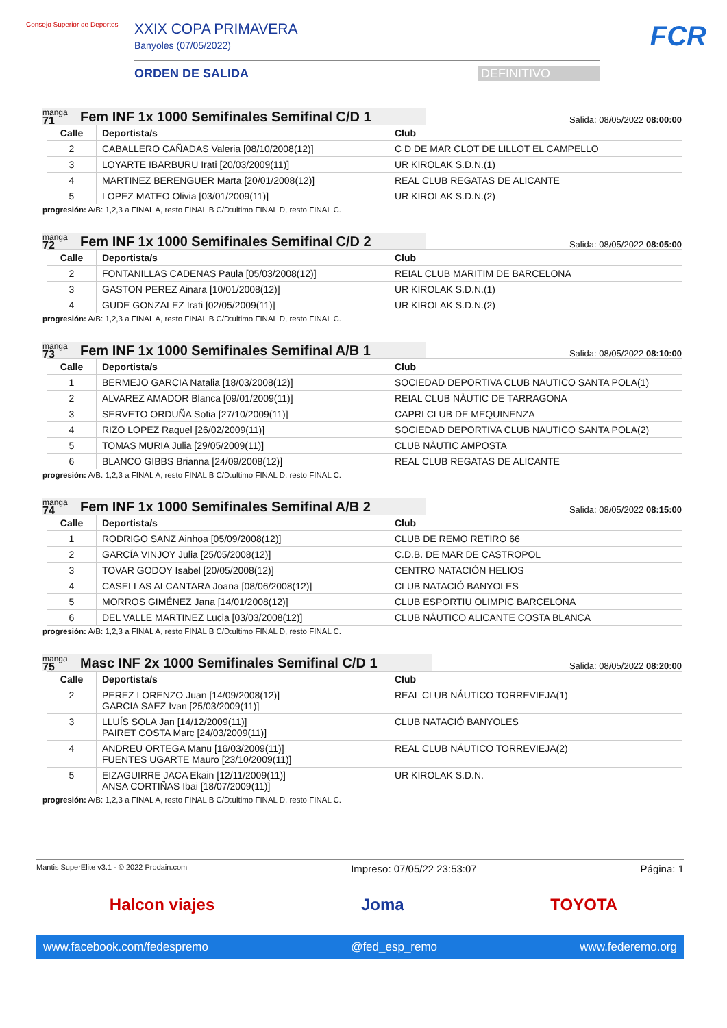Consejo Superior de Deportes
XXIX COPA PRIMAVERA
Banyoles (07/05/2022)
ORDEN DE SALIDA DEFINITIVO
FCR
manga
71
Fem INF 1x 1000 Semifinales Semifinal C/D 1
Salida: 08/05/2022 08:00:00
| Calle | Deportista/s | Club |
| --- | --- | --- |
| 2 | CABALLERO CAÑADAS Valeria [08/10/2008(12)] | C D DE MAR CLOT DE LILLOT EL CAMPELLO |
| 3 | LOYARTE IBARBURU Irati [20/03/2009(11)] | UR KIROLAK S.D.N.(1) |
| 4 | MARTINEZ BERENGUER Marta [20/01/2008(12)] | REAL CLUB REGATAS DE ALICANTE |
| 5 | LOPEZ MATEO Olivia [03/01/2009(11)] | UR KIROLAK S.D.N.(2) |
progresión: A/B: 1,2,3 a FINAL A, resto FINAL B C/D:ultimo FINAL D, resto FINAL C.
manga
72
Fem INF 1x 1000 Semifinales Semifinal C/D 2
Salida: 08/05/2022 08:05:00
| Calle | Deportista/s | Club |
| --- | --- | --- |
| 2 | FONTANILLAS CADENAS Paula [05/03/2008(12)] | REIAL CLUB MARITIM DE BARCELONA |
| 3 | GASTON PEREZ Ainara [10/01/2008(12)] | UR KIROLAK S.D.N.(1) |
| 4 | GUDE GONZALEZ Irati [02/05/2009(11)] | UR KIROLAK S.D.N.(2) |
progresión: A/B: 1,2,3 a FINAL A, resto FINAL B C/D:ultimo FINAL D, resto FINAL C.
manga
73
Fem INF 1x 1000 Semifinales Semifinal A/B 1
Salida: 08/05/2022 08:10:00
| Calle | Deportista/s | Club |
| --- | --- | --- |
| 1 | BERMEJO GARCIA Natalia [18/03/2008(12)] | SOCIEDAD DEPORTIVA CLUB NAUTICO SANTA POLA(1) |
| 2 | ALVAREZ AMADOR Blanca [09/01/2009(11)] | REIAL CLUB NÀUTIC DE TARRAGONA |
| 3 | SERVETO ORDUÑA Sofia [27/10/2009(11)] | CAPRI CLUB DE MEQUINENZA |
| 4 | RIZO LOPEZ Raquel [26/02/2009(11)] | SOCIEDAD DEPORTIVA CLUB NAUTICO SANTA POLA(2) |
| 5 | TOMAS MURIA Julia [29/05/2009(11)] | CLUB NÀUTIC AMPOSTA |
| 6 | BLANCO GIBBS Brianna [24/09/2008(12)] | REAL CLUB REGATAS DE ALICANTE |
progresión: A/B: 1,2,3 a FINAL A, resto FINAL B C/D:ultimo FINAL D, resto FINAL C.
manga
74
Fem INF 1x 1000 Semifinales Semifinal A/B 2
Salida: 08/05/2022 08:15:00
| Calle | Deportista/s | Club |
| --- | --- | --- |
| 1 | RODRIGO SANZ Ainhoa [05/09/2008(12)] | CLUB DE REMO RETIRO 66 |
| 2 | GARCÍA VINJOY Julia [25/05/2008(12)] | C.D.B. DE MAR DE CASTROPOL |
| 3 | TOVAR GODOY Isabel [20/05/2008(12)] | CENTRO NATACIÓN HELIOS |
| 4 | CASELLAS ALCANTARA Joana [08/06/2008(12)] | CLUB NATACIÓ BANYOLES |
| 5 | MORROS GIMÉNEZ Jana [14/01/2008(12)] | CLUB ESPORTIU OLIMPIC BARCELONA |
| 6 | DEL VALLE MARTINEZ Lucia [03/03/2008(12)] | CLUB NÁUTICO ALICANTE COSTA BLANCA |
progresión: A/B: 1,2,3 a FINAL A, resto FINAL B C/D:ultimo FINAL D, resto FINAL C.
manga
75
Masc INF 2x 1000 Semifinales Semifinal C/D 1
Salida: 08/05/2022 08:20:00
| Calle | Deportista/s | Club |
| --- | --- | --- |
| 2 | PEREZ LORENZO Juan [14/09/2008(12)] GARCIA SAEZ Ivan [25/03/2009(11)] | REAL CLUB NÁUTICO TORREVIEJA(1) |
| 3 | LLUÍS SOLA Jan [14/12/2009(11)] PAIRET COSTA Marc [24/03/2009(11)] | CLUB NATACIÓ BANYOLES |
| 4 | ANDREU ORTEGA Manu [16/03/2009(11)] FUENTES UGARTE Mauro [23/10/2009(11)] | REAL CLUB NÁUTICO TORREVIEJA(2) |
| 5 | EIZAGUIRRE JACA Ekain [12/11/2009(11)] ANSA CORTIÑAS Ibai [18/07/2009(11)] | UR KIROLAK S.D.N. |
progresión: A/B: 1,2,3 a FINAL A, resto FINAL B C/D:ultimo FINAL D, resto FINAL C.
Mantis SuperElite v3.1 - © 2022 Prodain.com Impreso: 07/05/22 23:53:07 Página: 1
Halcon viajes Joma TOYOTA
www.facebook.com/fedespremo @fed_esp_remo www.federemo.org